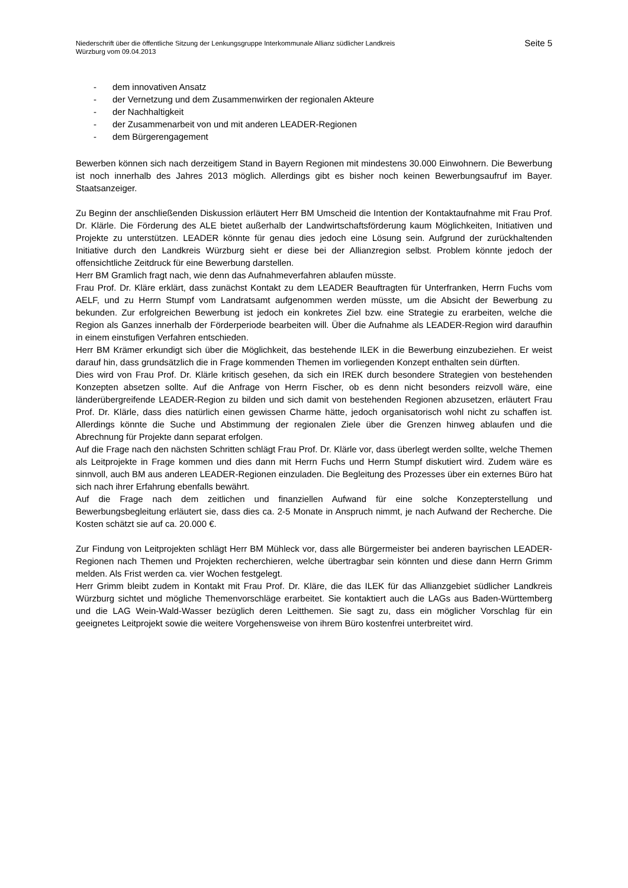Niederschrift über die öffentliche Sitzung der Lenkungsgruppe Interkommunale Allianz südlicher Landkreis
Würzburg vom 09.04.2013
Seite 5
- dem innovativen Ansatz
- der Vernetzung und dem Zusammenwirken der regionalen Akteure
- der Nachhaltigkeit
- der Zusammenarbeit von und mit anderen LEADER-Regionen
- dem Bürgerengagement
Bewerben können sich nach derzeitigem Stand in Bayern Regionen mit mindestens 30.000 Einwohnern. Die Bewerbung ist noch innerhalb des Jahres 2013 möglich. Allerdings gibt es bisher noch keinen Bewerbungsaufruf im Bayer. Staatsanzeiger.
Zu Beginn der anschließenden Diskussion erläutert Herr BM Umscheid die Intention der Kontaktaufnahme mit Frau Prof. Dr. Klärle. Die Förderung des ALE bietet außerhalb der Landwirtschaftsförderung kaum Möglichkeiten, Initiativen und Projekte zu unterstützen. LEADER könnte für genau dies jedoch eine Lösung sein. Aufgrund der zurückhaltenden Initiative durch den Landkreis Würzburg sieht er diese bei der Allianzregion selbst. Problem könnte jedoch der offensichtliche Zeitdruck für eine Bewerbung darstellen.
Herr BM Gramlich fragt nach, wie denn das Aufnahmeverfahren ablaufen müsste.
Frau Prof. Dr. Kläre erklärt, dass zunächst Kontakt zu dem LEADER Beauftragten für Unterfranken, Herrn Fuchs vom AELF, und zu Herrn Stumpf vom Landratsamt aufgenommen werden müsste, um die Absicht der Bewerbung zu bekunden. Zur erfolgreichen Bewerbung ist jedoch ein konkretes Ziel bzw. eine Strategie zu erarbeiten, welche die Region als Ganzes innerhalb der Förderperiode bearbeiten will. Über die Aufnahme als LEADER-Region wird daraufhin in einem einstufigen Verfahren entschieden.
Herr BM Krämer erkundigt sich über die Möglichkeit, das bestehende ILEK in die Bewerbung einzubeziehen. Er weist darauf hin, dass grundsätzlich die in Frage kommenden Themen im vorliegenden Konzept enthalten sein dürften.
Dies wird von Frau Prof. Dr. Klärle kritisch gesehen, da sich ein IREK durch besondere Strategien von bestehenden Konzepten absetzen sollte. Auf die Anfrage von Herrn Fischer, ob es denn nicht besonders reizvoll wäre, eine länderübergreifende LEADER-Region zu bilden und sich damit von bestehenden Regionen abzusetzen, erläutert Frau Prof. Dr. Klärle, dass dies natürlich einen gewissen Charme hätte, jedoch organisatorisch wohl nicht zu schaffen ist. Allerdings könnte die Suche und Abstimmung der regionalen Ziele über die Grenzen hinweg ablaufen und die Abrechnung für Projekte dann separat erfolgen.
Auf die Frage nach den nächsten Schritten schlägt Frau Prof. Dr. Klärle vor, dass überlegt werden sollte, welche Themen als Leitprojekte in Frage kommen und dies dann mit Herrn Fuchs und Herrn Stumpf diskutiert wird. Zudem wäre es sinnvoll, auch BM aus anderen LEADER-Regionen einzuladen. Die Begleitung des Prozesses über ein externes Büro hat sich nach ihrer Erfahrung ebenfalls bewährt.
Auf die Frage nach dem zeitlichen und finanziellen Aufwand für eine solche Konzepterstellung und Bewerbungsbegleitung erläutert sie, dass dies ca. 2-5 Monate in Anspruch nimmt, je nach Aufwand der Recherche. Die Kosten schätzt sie auf ca. 20.000 €.
Zur Findung von Leitprojekten schlägt Herr BM Mühleck vor, dass alle Bürgermeister bei anderen bayrischen LEADER-Regionen nach Themen und Projekten recherchieren, welche übertragbar sein könnten und diese dann Herrn Grimm melden. Als Frist werden ca. vier Wochen festgelegt.
Herr Grimm bleibt zudem in Kontakt mit Frau Prof. Dr. Kläre, die das ILEK für das Allianzgebiet südlicher Landkreis Würzburg sichtet und mögliche Themenvorschläge erarbeitet. Sie kontaktiert auch die LAGs aus Baden-Württemberg und die LAG Wein-Wald-Wasser bezüglich deren Leitthemen. Sie sagt zu, dass ein möglicher Vorschlag für ein geeignetes Leitprojekt sowie die weitere Vorgehensweise von ihrem Büro kostenfrei unterbreitet wird.